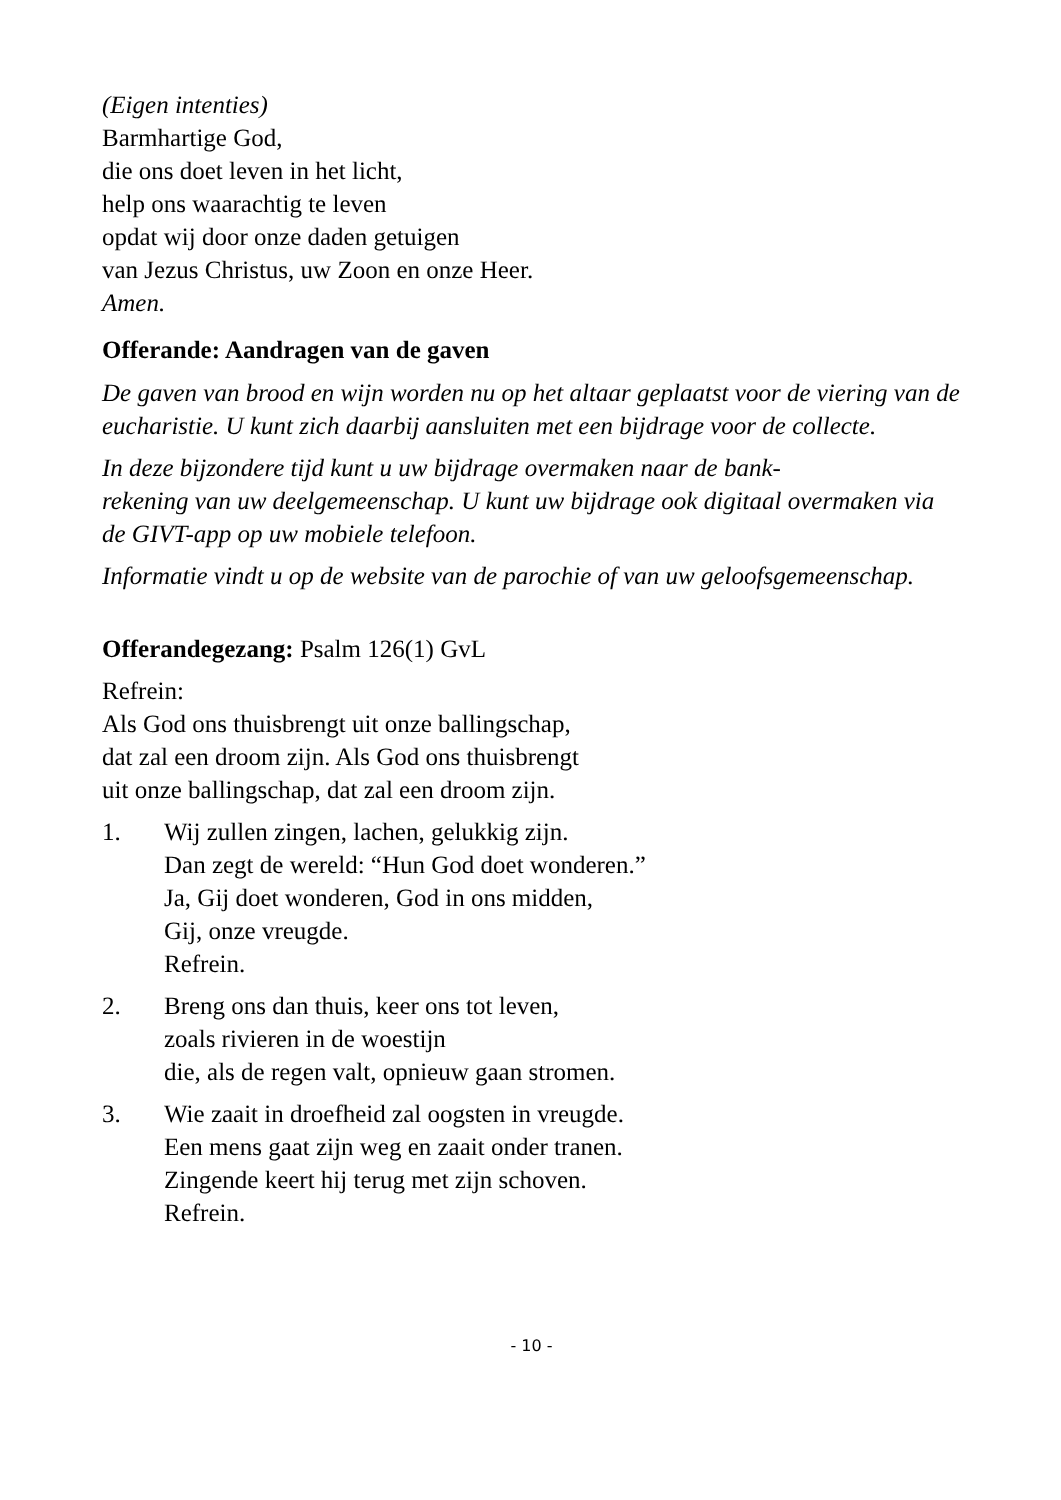(Eigen intenties)
Barmhartige God,
die ons doet leven in het licht,
help ons waarachtig te leven
opdat wij door onze daden getuigen
van Jezus Christus, uw Zoon en onze Heer.
Amen.
Offerande: Aandragen van de gaven
De gaven van brood en wijn worden nu op het altaar geplaatst voor de viering van de eucharistie. U kunt zich daarbij aansluiten met een bijdrage voor de collecte.
In deze bijzondere tijd kunt u uw bijdrage overmaken naar de bank-
rekening van uw deelgemeenschap. U kunt uw bijdrage ook digitaal overmaken via de GIVT-app op uw mobiele telefoon.
Informatie vindt u op de website van de parochie of van uw geloofsgemeenschap.
Offerandegezang: Psalm 126(1) GvL
Refrein:
Als God ons thuisbrengt uit onze ballingschap,
dat zal een droom zijn. Als God ons thuisbrengt
uit onze ballingschap, dat zal een droom zijn.
1. Wij zullen zingen, lachen, gelukkig zijn.
Dan zegt de wereld: “Hun God doet wonderen.”
Ja, Gij doet wonderen, God in ons midden,
Gij, onze vreugde.
Refrein.
2. Breng ons dan thuis, keer ons tot leven,
zoals rivieren in de woestijn
die, als de regen valt, opnieuw gaan stromen.
3. Wie zaait in droefheid zal oogsten in vreugde.
Een mens gaat zijn weg en zaait onder tranen.
Zingende keert hij terug met zijn schoven.
Refrein.
- 10 -